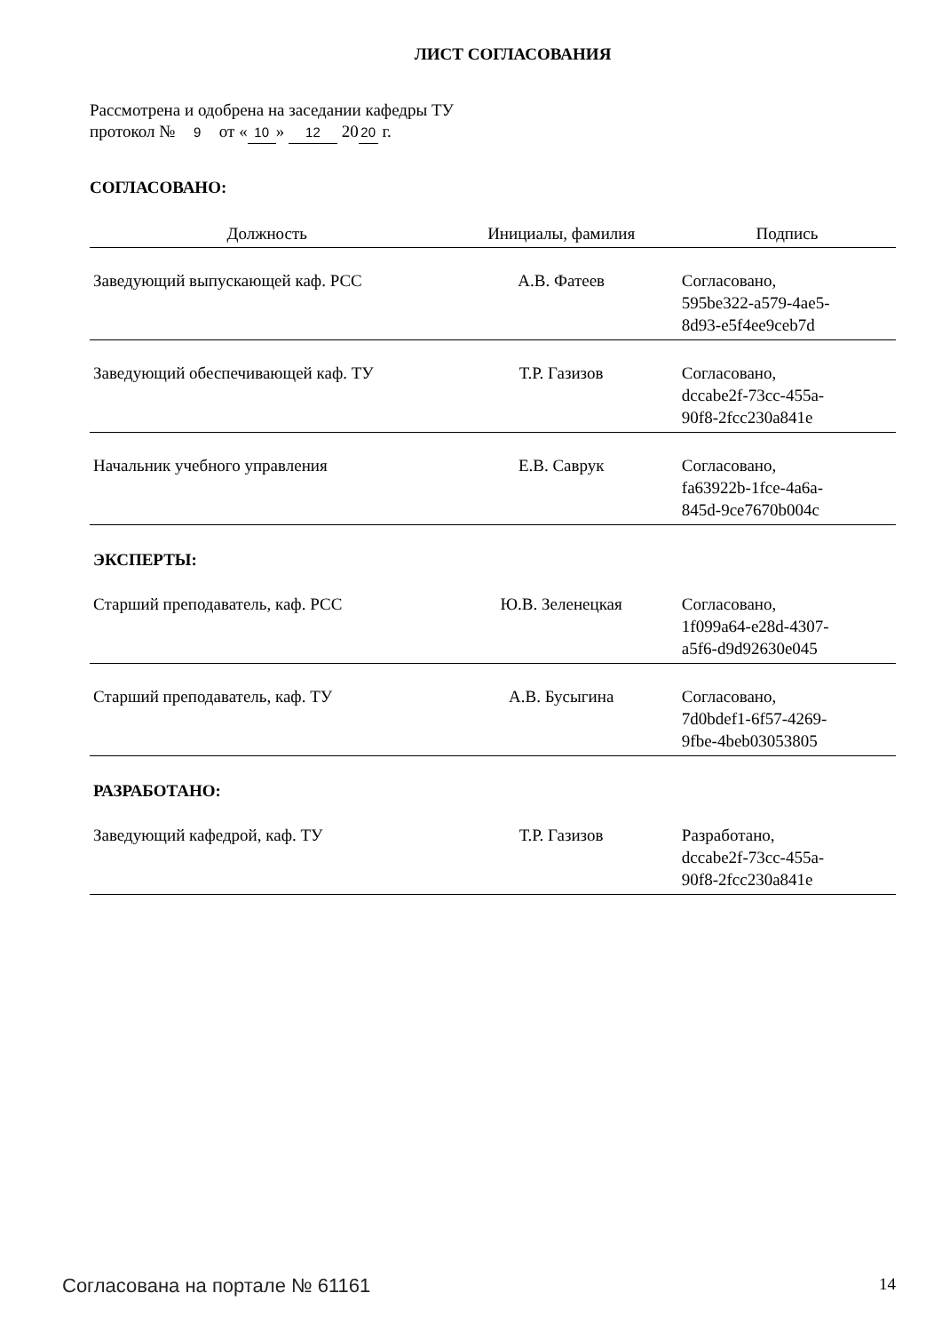ЛИСТ СОГЛАСОВАНИЯ
Рассмотрена и одобрена на заседании кафедры ТУ
протокол № 9 от « 10 » 12 20 20 г.
СОГЛАСОВАНО:
| Должность | Инициалы, фамилия | Подпись |
| --- | --- | --- |
| Заведующий выпускающей каф. РСС | А.В. Фатеев | Согласовано, 595be322-a579-4ae5- 8d93-e5f4ee9ceb7d |
| Заведующий обеспечивающей каф. ТУ | Т.Р. Газизов | Согласовано, dccabe2f-73cc-455a- 90f8-2fcc230a841e |
| Начальник учебного управления | Е.В. Саврук | Согласовано, fa63922b-1fce-4a6a- 845d-9ce7670b004c |
ЭКСПЕРТЫ:
| Старший преподаватель, каф. РСС | Ю.В. Зеленецкая | Согласовано, 1f099a64-e28d-4307- a5f6-d9d92630e045 |
| Старший преподаватель, каф. ТУ | А.В. Бусыгина | Согласовано, 7d0bdef1-6f57-4269- 9fbe-4beb03053805 |
РАЗРАБОТАНО:
| Заведующий кафедрой, каф. ТУ | Т.Р. Газизов | Разработано, dccabe2f-73cc-455a- 90f8-2fcc230a841e |
Согласована на портале № 61161 14